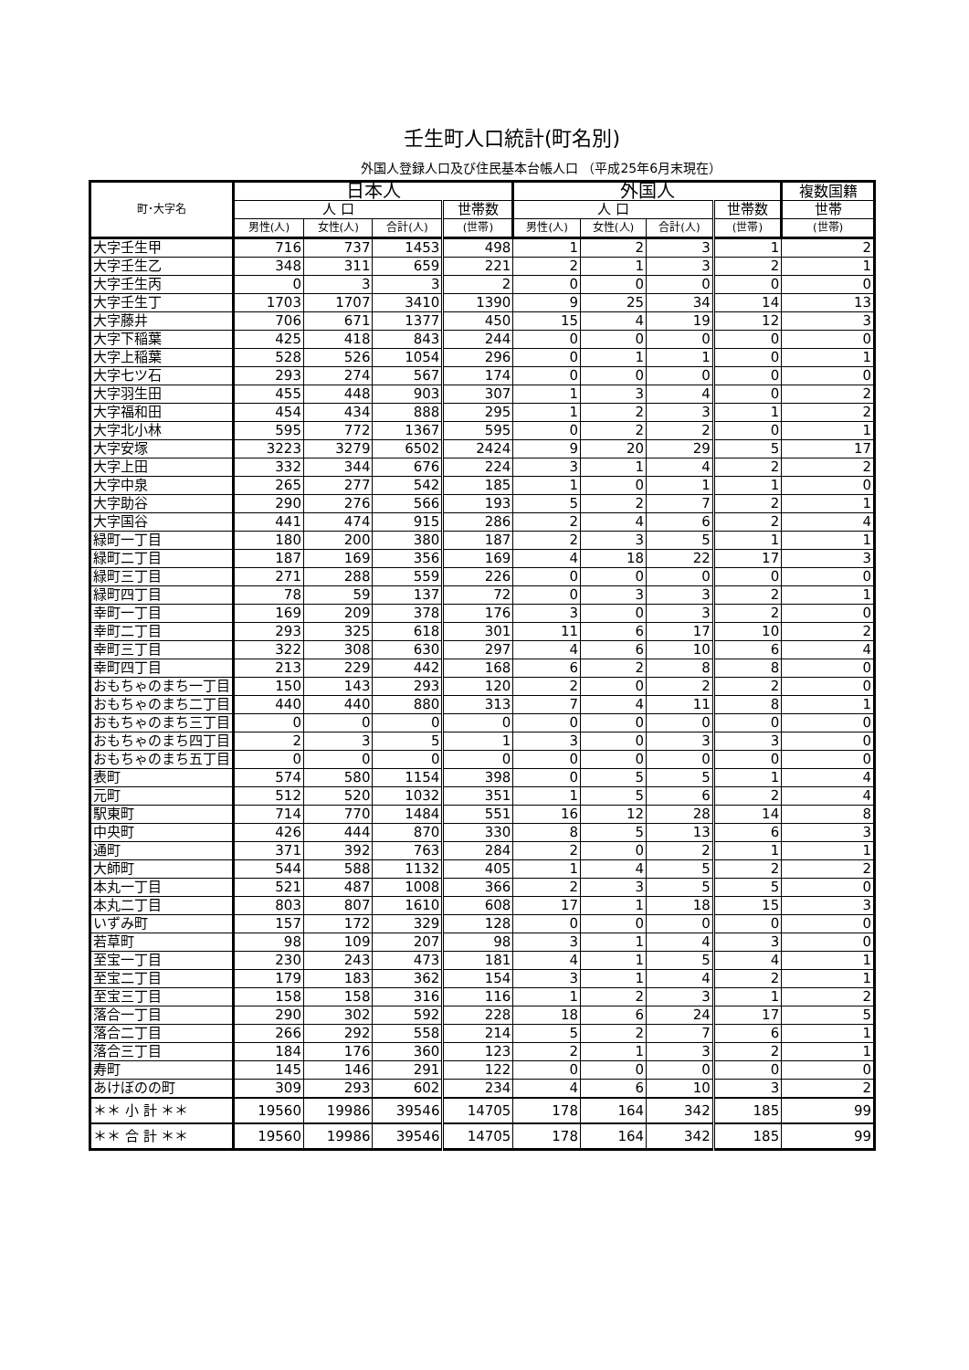壬生町人口統計(町名別)
外国人登録人口及び住民基本台帳人口 （平成25年6月末現在）
| 町･大字名 | 日本人 | | | | 外国人 | | | | 複数国籍 |
| --- | --- | --- | --- | --- | --- | --- | --- | --- | --- |
| | 人 口 | | | 世帯数 | 人 口 | | | 世帯数 | 世帯 |
| | 男性(人) | 女性(人) | 合計(人) | (世帯) | 男性(人) | 女性(人) | 合計(人) | (世帯) | (世帯) |
| 大字壬生甲 | 716 | 737 | 1453 | 498 | 1 | 2 | 3 | 1 | 2 |
| 大字壬生乙 | 348 | 311 | 659 | 221 | 2 | 1 | 3 | 2 | 1 |
| 大字壬生丙 | 0 | 3 | 3 | 2 | 0 | 0 | 0 | 0 | 0 |
| 大字壬生丁 | 1703 | 1707 | 3410 | 1390 | 9 | 25 | 34 | 14 | 13 |
| 大字藤井 | 706 | 671 | 1377 | 450 | 15 | 4 | 19 | 12 | 3 |
| 大字下稲葉 | 425 | 418 | 843 | 244 | 0 | 0 | 0 | 0 | 0 |
| 大字上稲葉 | 528 | 526 | 1054 | 296 | 0 | 1 | 1 | 0 | 1 |
| 大字七ツ石 | 293 | 274 | 567 | 174 | 0 | 0 | 0 | 0 | 0 |
| 大字羽生田 | 455 | 448 | 903 | 307 | 1 | 3 | 4 | 0 | 2 |
| 大字福和田 | 454 | 434 | 888 | 295 | 1 | 2 | 3 | 1 | 2 |
| 大字北小林 | 595 | 772 | 1367 | 595 | 0 | 2 | 2 | 0 | 1 |
| 大字安塚 | 3223 | 3279 | 6502 | 2424 | 9 | 20 | 29 | 5 | 17 |
| 大字上田 | 332 | 344 | 676 | 224 | 3 | 1 | 4 | 2 | 2 |
| 大字中泉 | 265 | 277 | 542 | 185 | 1 | 0 | 1 | 1 | 0 |
| 大字助谷 | 290 | 276 | 566 | 193 | 5 | 2 | 7 | 2 | 1 |
| 大字国谷 | 441 | 474 | 915 | 286 | 2 | 4 | 6 | 2 | 4 |
| 緑町一丁目 | 180 | 200 | 380 | 187 | 2 | 3 | 5 | 1 | 1 |
| 緑町二丁目 | 187 | 169 | 356 | 169 | 4 | 18 | 22 | 17 | 3 |
| 緑町三丁目 | 271 | 288 | 559 | 226 | 0 | 0 | 0 | 0 | 0 |
| 緑町四丁目 | 78 | 59 | 137 | 72 | 0 | 3 | 3 | 2 | 1 |
| 幸町一丁目 | 169 | 209 | 378 | 176 | 3 | 0 | 3 | 2 | 0 |
| 幸町二丁目 | 293 | 325 | 618 | 301 | 11 | 6 | 17 | 10 | 2 |
| 幸町三丁目 | 322 | 308 | 630 | 297 | 4 | 6 | 10 | 6 | 4 |
| 幸町四丁目 | 213 | 229 | 442 | 168 | 6 | 2 | 8 | 8 | 0 |
| おもちゃのまち一丁目 | 150 | 143 | 293 | 120 | 2 | 0 | 2 | 2 | 0 |
| おもちゃのまち二丁目 | 440 | 440 | 880 | 313 | 7 | 4 | 11 | 8 | 1 |
| おもちゃのまち三丁目 | 0 | 0 | 0 | 0 | 0 | 0 | 0 | 0 | 0 |
| おもちゃのまち四丁目 | 2 | 3 | 5 | 1 | 3 | 0 | 3 | 3 | 0 |
| おもちゃのまち五丁目 | 0 | 0 | 0 | 0 | 0 | 0 | 0 | 0 | 0 |
| 表町 | 574 | 580 | 1154 | 398 | 0 | 5 | 5 | 1 | 4 |
| 元町 | 512 | 520 | 1032 | 351 | 1 | 5 | 6 | 2 | 4 |
| 駅東町 | 714 | 770 | 1484 | 551 | 16 | 12 | 28 | 14 | 8 |
| 中央町 | 426 | 444 | 870 | 330 | 8 | 5 | 13 | 6 | 3 |
| 通町 | 371 | 392 | 763 | 284 | 2 | 0 | 2 | 1 | 1 |
| 大師町 | 544 | 588 | 1132 | 405 | 1 | 4 | 5 | 2 | 2 |
| 本丸一丁目 | 521 | 487 | 1008 | 366 | 2 | 3 | 5 | 5 | 0 |
| 本丸二丁目 | 803 | 807 | 1610 | 608 | 17 | 1 | 18 | 15 | 3 |
| いずみ町 | 157 | 172 | 329 | 128 | 0 | 0 | 0 | 0 | 0 |
| 若草町 | 98 | 109 | 207 | 98 | 3 | 1 | 4 | 3 | 0 |
| 至宝一丁目 | 230 | 243 | 473 | 181 | 4 | 1 | 5 | 4 | 1 |
| 至宝二丁目 | 179 | 183 | 362 | 154 | 3 | 1 | 4 | 2 | 1 |
| 至宝三丁目 | 158 | 158 | 316 | 116 | 1 | 2 | 3 | 1 | 2 |
| 落合一丁目 | 290 | 302 | 592 | 228 | 18 | 6 | 24 | 17 | 5 |
| 落合二丁目 | 266 | 292 | 558 | 214 | 5 | 2 | 7 | 6 | 1 |
| 落合三丁目 | 184 | 176 | 360 | 123 | 2 | 1 | 3 | 2 | 1 |
| 寿町 | 145 | 146 | 291 | 122 | 0 | 0 | 0 | 0 | 0 |
| あけぼのの町 | 309 | 293 | 602 | 234 | 4 | 6 | 10 | 3 | 2 |
| ＊＊ 小 計 ＊＊ | 19560 | 19986 | 39546 | 14705 | 178 | 164 | 342 | 185 | 99 |
| ＊＊ 合 計 ＊＊ | 19560 | 19986 | 39546 | 14705 | 178 | 164 | 342 | 185 | 99 |